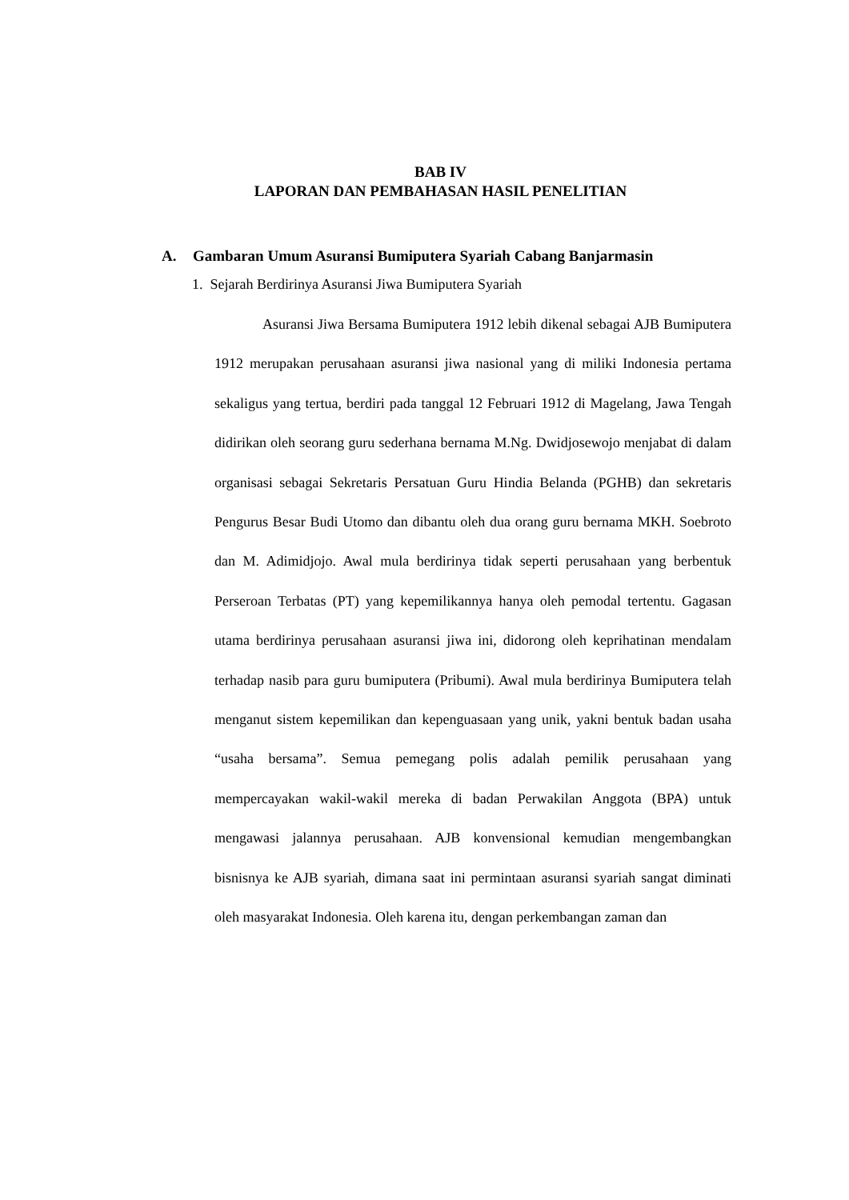BAB IV
LAPORAN DAN PEMBAHASAN HASIL PENELITIAN
A. Gambaran Umum Asuransi Bumiputera Syariah Cabang Banjarmasin
1. Sejarah Berdirinya Asuransi Jiwa Bumiputera Syariah
Asuransi Jiwa Bersama Bumiputera 1912 lebih dikenal sebagai AJB Bumiputera 1912 merupakan perusahaan asuransi jiwa nasional yang di miliki Indonesia pertama sekaligus yang tertua, berdiri pada tanggal 12 Februari 1912 di Magelang, Jawa Tengah didirikan oleh seorang guru sederhana bernama M.Ng. Dwidjosewojo menjabat di dalam organisasi sebagai Sekretaris Persatuan Guru Hindia Belanda (PGHB) dan sekretaris Pengurus Besar Budi Utomo dan dibantu oleh dua orang guru bernama MKH. Soebroto dan M. Adimidjojo. Awal mula berdirinya tidak seperti perusahaan yang berbentuk Perseroan Terbatas (PT) yang kepemilikannya hanya oleh pemodal tertentu. Gagasan utama berdirinya perusahaan asuransi jiwa ini, didorong oleh keprihatinan mendalam terhadap nasib para guru bumiputera (Pribumi). Awal mula berdirinya Bumiputera telah menganut sistem kepemilikan dan kepenguasaan yang unik, yakni bentuk badan usaha “usaha bersama”. Semua pemegang polis adalah pemilik perusahaan yang mempercayakan wakil-wakil mereka di badan Perwakilan Anggota (BPA) untuk mengawasi jalannya perusahaan. AJB konvensional kemudian mengembangkan bisnisnya ke AJB syariah, dimana saat ini permintaan asuransi syariah sangat diminati oleh masyarakat Indonesia. Oleh karena itu, dengan perkembangan zaman dan